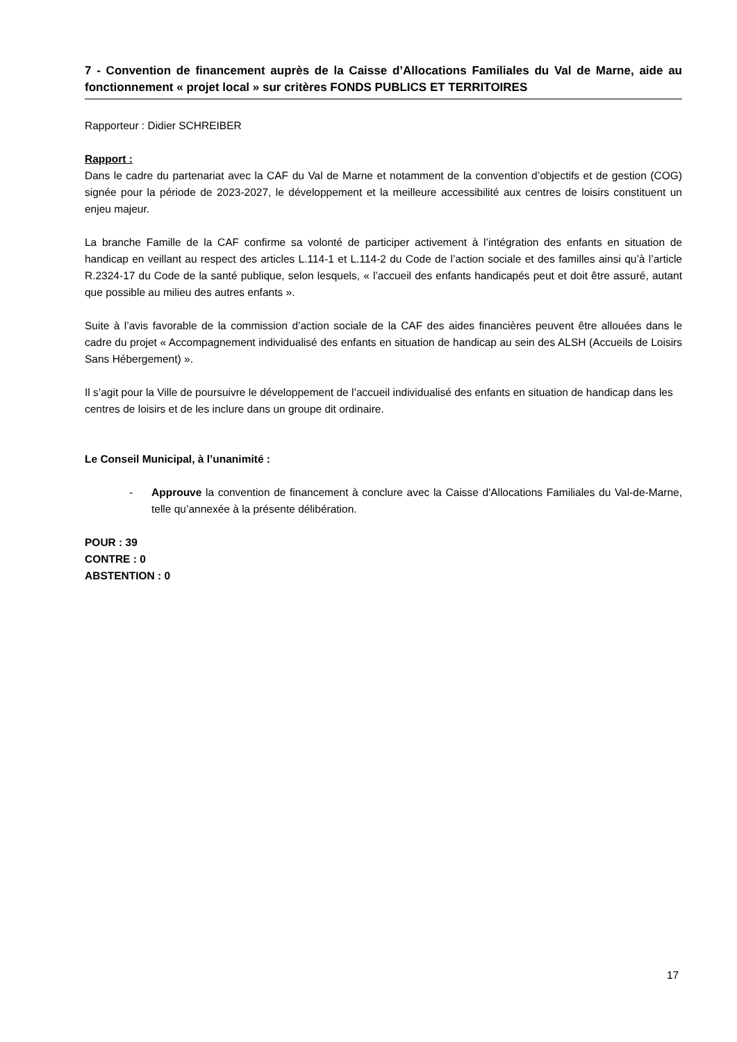7 - Convention de financement auprès de la Caisse d’Allocations Familiales du Val de Marne, aide au fonctionnement « projet local » sur critères FONDS PUBLICS ET TERRITOIRES
Rapporteur : Didier SCHREIBER
Rapport :
Dans le cadre du partenariat avec la CAF du Val de Marne et notamment de la convention d’objectifs et de gestion (COG) signée pour la période de 2023-2027, le développement et la meilleure accessibilité aux centres de loisirs constituent un enjeu majeur.
La branche Famille de la CAF confirme sa volonté de participer activement à l’intégration des enfants en situation de handicap en veillant au respect des articles L.114-1 et L.114-2 du Code de l’action sociale et des familles ainsi qu’à l’article R.2324-17 du Code de la santé publique, selon lesquels, « l’accueil des enfants handicapés peut et doit être assuré, autant que possible au milieu des autres enfants ».
Suite à l’avis favorable de la commission d’action sociale de la CAF des aides financières peuvent être allouées dans le cadre du projet « Accompagnement individualisé des enfants en situation de handicap au sein des ALSH (Accueils de Loisirs Sans Hébergement) ».
Il s’agit pour la Ville de poursuivre le développement de l’accueil individualisé des enfants en situation de handicap dans les centres de loisirs et de les inclure dans un groupe dit ordinaire.
Le Conseil Municipal, à l’unanimité :
- Approuve la convention de financement à conclure avec la Caisse d'Allocations Familiales du Val-de-Marne, telle qu’annexée à la présente délibération.
POUR : 39
CONTRE : 0
ABSTENTION : 0
17